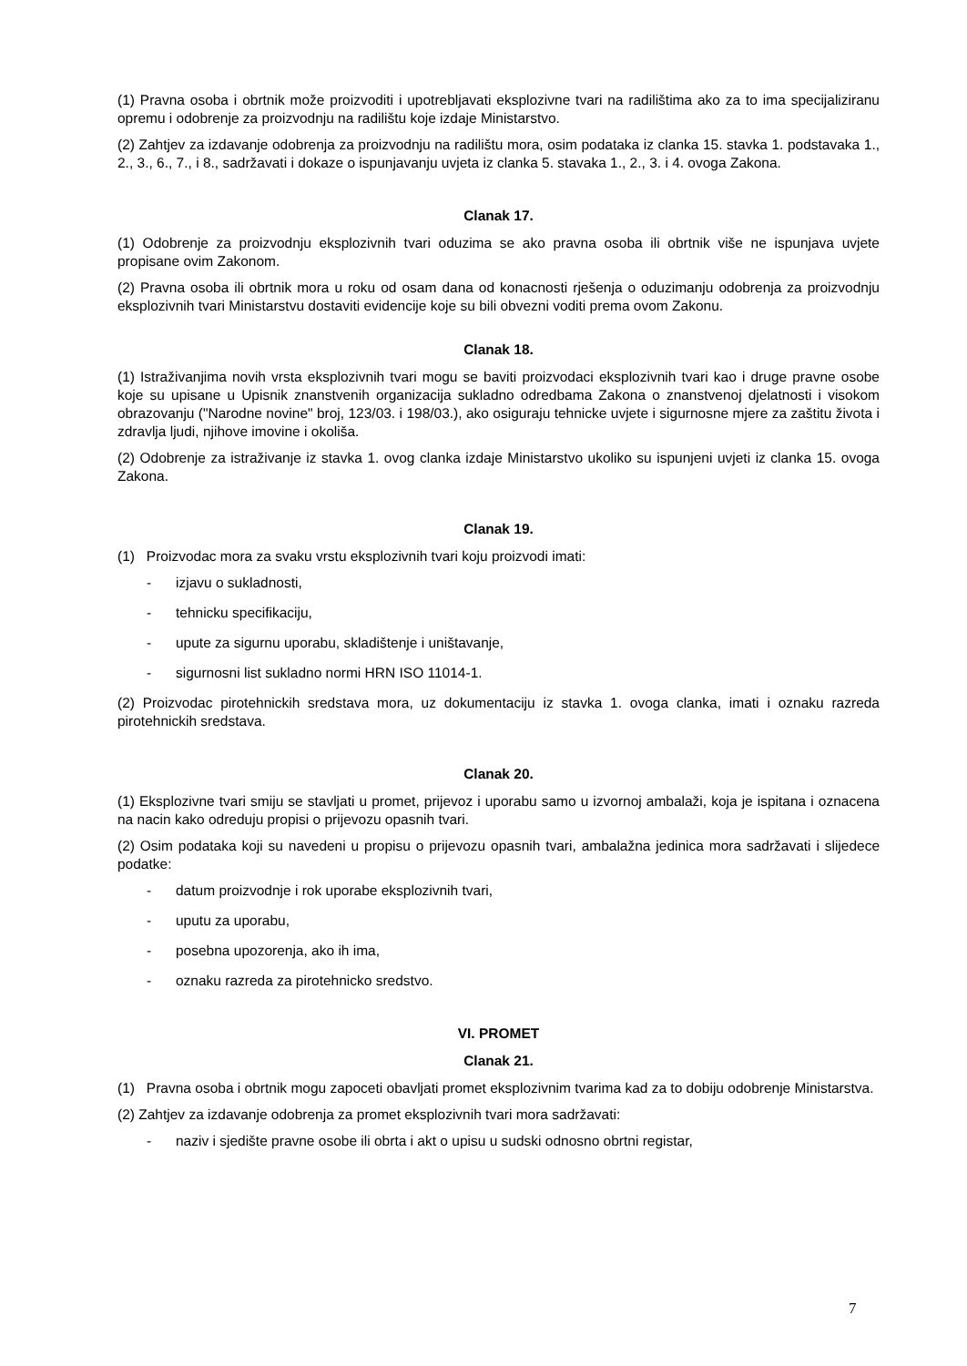(1) Pravna osoba i obrtnik može proizvoditi i upotrebljavati eksplozivne tvari na radilištima ako za to ima specijaliziranu opremu i odobrenje za proizvodnju na radilištu koje izdaje Ministarstvo.
(2) Zahtjev za izdavanje odobrenja za proizvodnju na radilištu mora, osim podataka iz clanka 15. stavka 1. podstavaka 1., 2., 3., 6., 7., i 8., sadržavati i dokaze o ispunjavanju uvjeta iz clanka 5. stavaka 1., 2., 3. i 4. ovoga Zakona.
Clanak 17.
(1) Odobrenje za proizvodnju eksplozivnih tvari oduzima se ako pravna osoba ili obrtnik više ne ispunjava uvjete propisane ovim Zakonom.
(2) Pravna osoba ili obrtnik mora u roku od osam dana od konacnosti rješenja o oduzimanju odobrenja za proizvodnju eksplozivnih tvari Ministarstvu dostaviti evidencije koje su bili obvezni voditi prema ovom Zakonu.
Clanak 18.
(1) Istraživanjima novih vrsta eksplozivnih tvari mogu se baviti proizvodaci eksplozivnih tvari kao i druge pravne osobe koje su upisane u Upisnik znanstvenih organizacija sukladno odredbama Zakona o znanstvenoj djelatnosti i visokom obrazovanju ("Narodne novine" broj, 123/03. i 198/03.), ako osiguraju tehnicke uvjete i sigurnosne mjere za zaštitu života i zdravlja ljudi, njihove imovine i okoliša.
(2) Odobrenje za istraživanje iz stavka 1. ovog clanka izdaje Ministarstvo ukoliko su ispunjeni uvjeti iz clanka 15. ovoga Zakona.
Clanak 19.
(1) Proizvodac mora za svaku vrstu eksplozivnih tvari koju proizvodi imati:
- izjavu o sukladnosti,
- tehnicku specifikaciju,
- upute za sigurnu uporabu, skladištenje i uništavanje,
- sigurnosni list sukladno normi HRN ISO 11014-1.
(2) Proizvodac pirotehnickih sredstava mora, uz dokumentaciju iz stavka 1. ovoga clanka, imati i oznaku razreda pirotehnickih sredstava.
Clanak 20.
(1) Eksplozivne tvari smiju se stavljati u promet, prijevoz i uporabu samo u izvornoj ambalaži, koja je ispitana i oznacena na nacin kako odreduju propisi o prijevozu opasnih tvari.
(2) Osim podataka koji su navedeni u propisu o prijevozu opasnih tvari, ambalažna jedinica mora sadržavati i slijedece podatke:
- datum proizvodnje i rok uporabe eksplozivnih tvari,
- uputu za uporabu,
- posebna upozorenja, ako ih ima,
- oznaku razreda za pirotehnicko sredstvo.
VI. PROMET
Clanak 21.
(1) Pravna osoba i obrtnik mogu zapoceti obavljati promet eksplozivnim tvarima kad za to dobiju odobrenje Ministarstva.
(2) Zahtjev za izdavanje odobrenja za promet eksplozivnih tvari mora sadržavati:
- naziv i sjedište pravne osobe ili obrta i akt o upisu u sudski odnosno obrtni registar,
7